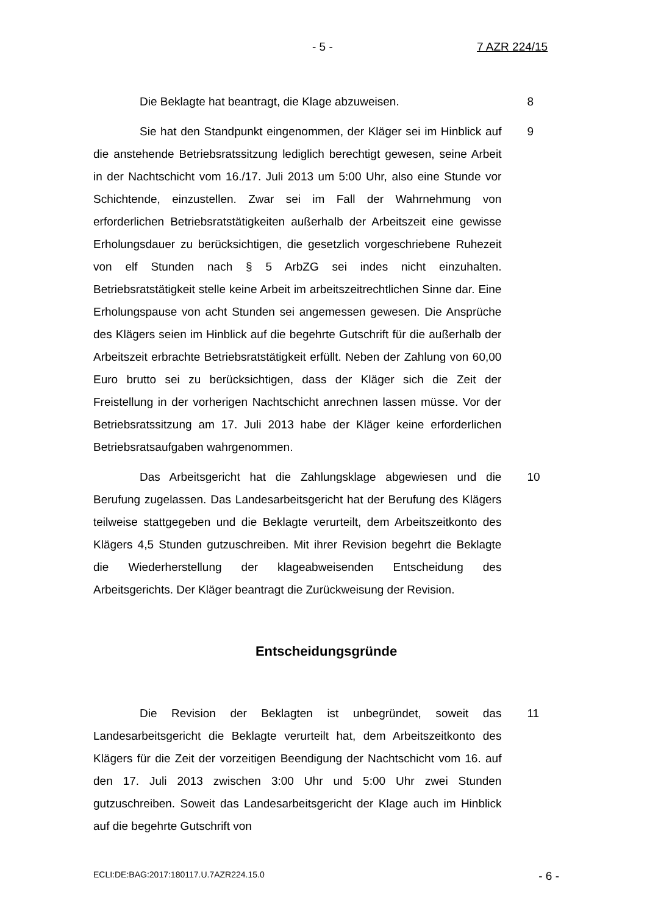- 5 - 7 AZR 224/15
Die Beklagte hat beantragt, die Klage abzuweisen. 8
Sie hat den Standpunkt eingenommen, der Kläger sei im Hinblick auf die anstehende Betriebsratssitzung lediglich berechtigt gewesen, seine Arbeit in der Nachtschicht vom 16./17. Juli 2013 um 5:00 Uhr, also eine Stunde vor Schichtende, einzustellen. Zwar sei im Fall der Wahrnehmung von erforderlichen Betriebsratstätigkeiten außerhalb der Arbeitszeit eine gewisse Erholungsdauer zu berücksichtigen, die gesetzlich vorgeschriebene Ruhezeit von elf Stunden nach § 5 ArbZG sei indes nicht einzuhalten. Betriebsratstätigkeit stelle keine Arbeit im arbeitszeitrechtlichen Sinne dar. Eine Erholungspause von acht Stunden sei angemessen gewesen. Die Ansprüche des Klägers seien im Hinblick auf die begehrte Gutschrift für die außerhalb der Arbeitszeit erbrachte Betriebsratstätigkeit erfüllt. Neben der Zahlung von 60,00 Euro brutto sei zu berücksichtigen, dass der Kläger sich die Zeit der Freistellung in der vorherigen Nachtschicht anrechnen lassen müsse. Vor der Betriebsratssitzung am 17. Juli 2013 habe der Kläger keine erforderlichen Betriebsratsaufgaben wahrgenommen.
9
Das Arbeitsgericht hat die Zahlungsklage abgewiesen und die Berufung zugelassen. Das Landesarbeitsgericht hat der Berufung des Klägers teilweise stattgegeben und die Beklagte verurteilt, dem Arbeitszeitkonto des Klägers 4,5 Stunden gutzuschreiben. Mit ihrer Revision begehrt die Beklagte die Wiederherstellung der klageabweisenden Entscheidung des Arbeitsgerichts. Der Kläger beantragt die Zurückweisung der Revision.
10
Entscheidungsgründe
Die Revision der Beklagten ist unbegründet, soweit das Landesarbeitsgericht die Beklagte verurteilt hat, dem Arbeitszeitkonto des Klägers für die Zeit der vorzeitigen Beendigung der Nachtschicht vom 16. auf den 17. Juli 2013 zwischen 3:00 Uhr und 5:00 Uhr zwei Stunden gutzuschreiben. Soweit das Landesarbeitsgericht der Klage auch im Hinblick auf die begehrte Gutschrift von
11
ECLI:DE:BAG:2017:180117.U.7AZR224.15.0 - 6 -